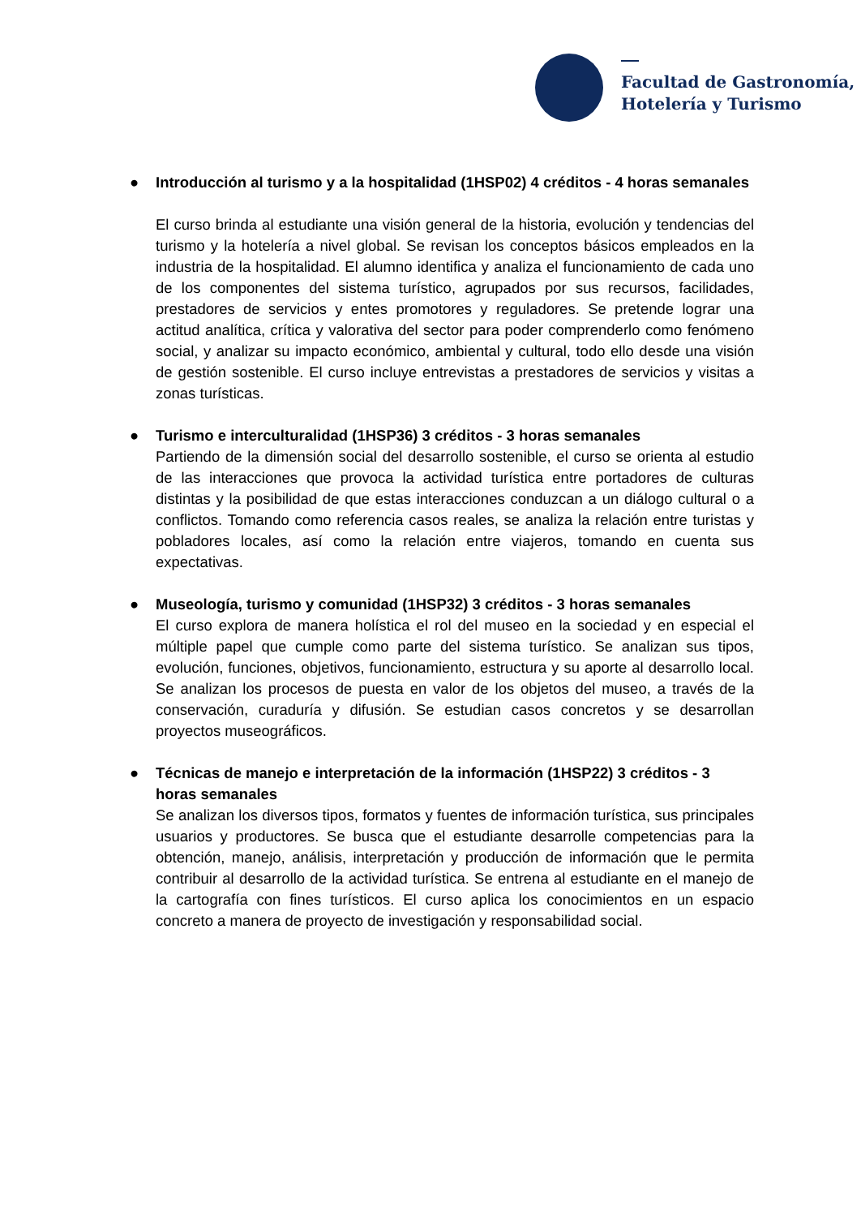Facultad de Gastronomía,
Hotelería y Turismo
● Introducción al turismo y a la hospitalidad (1HSP02) 4 créditos - 4 horas semanales
El curso brinda al estudiante una visión general de la historia, evolución y tendencias del turismo y la hotelería a nivel global. Se revisan los conceptos básicos empleados en la industria de la hospitalidad. El alumno identifica y analiza el funcionamiento de cada uno de los componentes del sistema turístico, agrupados por sus recursos, facilidades, prestadores de servicios y entes promotores y reguladores. Se pretende lograr una actitud analítica, crítica y valorativa del sector para poder comprenderlo como fenómeno social, y analizar su impacto económico, ambiental y cultural, todo ello desde una visión de gestión sostenible. El curso incluye entrevistas a prestadores de servicios y visitas a zonas turísticas.
● Turismo e interculturalidad (1HSP36) 3 créditos - 3 horas semanales
Partiendo de la dimensión social del desarrollo sostenible, el curso se orienta al estudio de las interacciones que provoca la actividad turística entre portadores de culturas distintas y la posibilidad de que estas interacciones conduzcan a un diálogo cultural o a conflictos. Tomando como referencia casos reales, se analiza la relación entre turistas y pobladores locales, así como la relación entre viajeros, tomando en cuenta sus expectativas.
● Museología, turismo y comunidad (1HSP32) 3 créditos - 3 horas semanales
El curso explora de manera holística el rol del museo en la sociedad y en especial el múltiple papel que cumple como parte del sistema turístico. Se analizan sus tipos, evolución, funciones, objetivos, funcionamiento, estructura y su aporte al desarrollo local. Se analizan los procesos de puesta en valor de los objetos del museo, a través de la conservación, curaduría y difusión. Se estudian casos concretos y se desarrollan proyectos museográficos.
● Técnicas de manejo e interpretación de la información (1HSP22) 3 créditos - 3 horas semanales
Se analizan los diversos tipos, formatos y fuentes de información turística, sus principales usuarios y productores. Se busca que el estudiante desarrolle competencias para la obtención, manejo, análisis, interpretación y producción de información que le permita contribuir al desarrollo de la actividad turística. Se entrena al estudiante en el manejo de la cartografía con fines turísticos. El curso aplica los conocimientos en un espacio concreto a manera de proyecto de investigación y responsabilidad social.